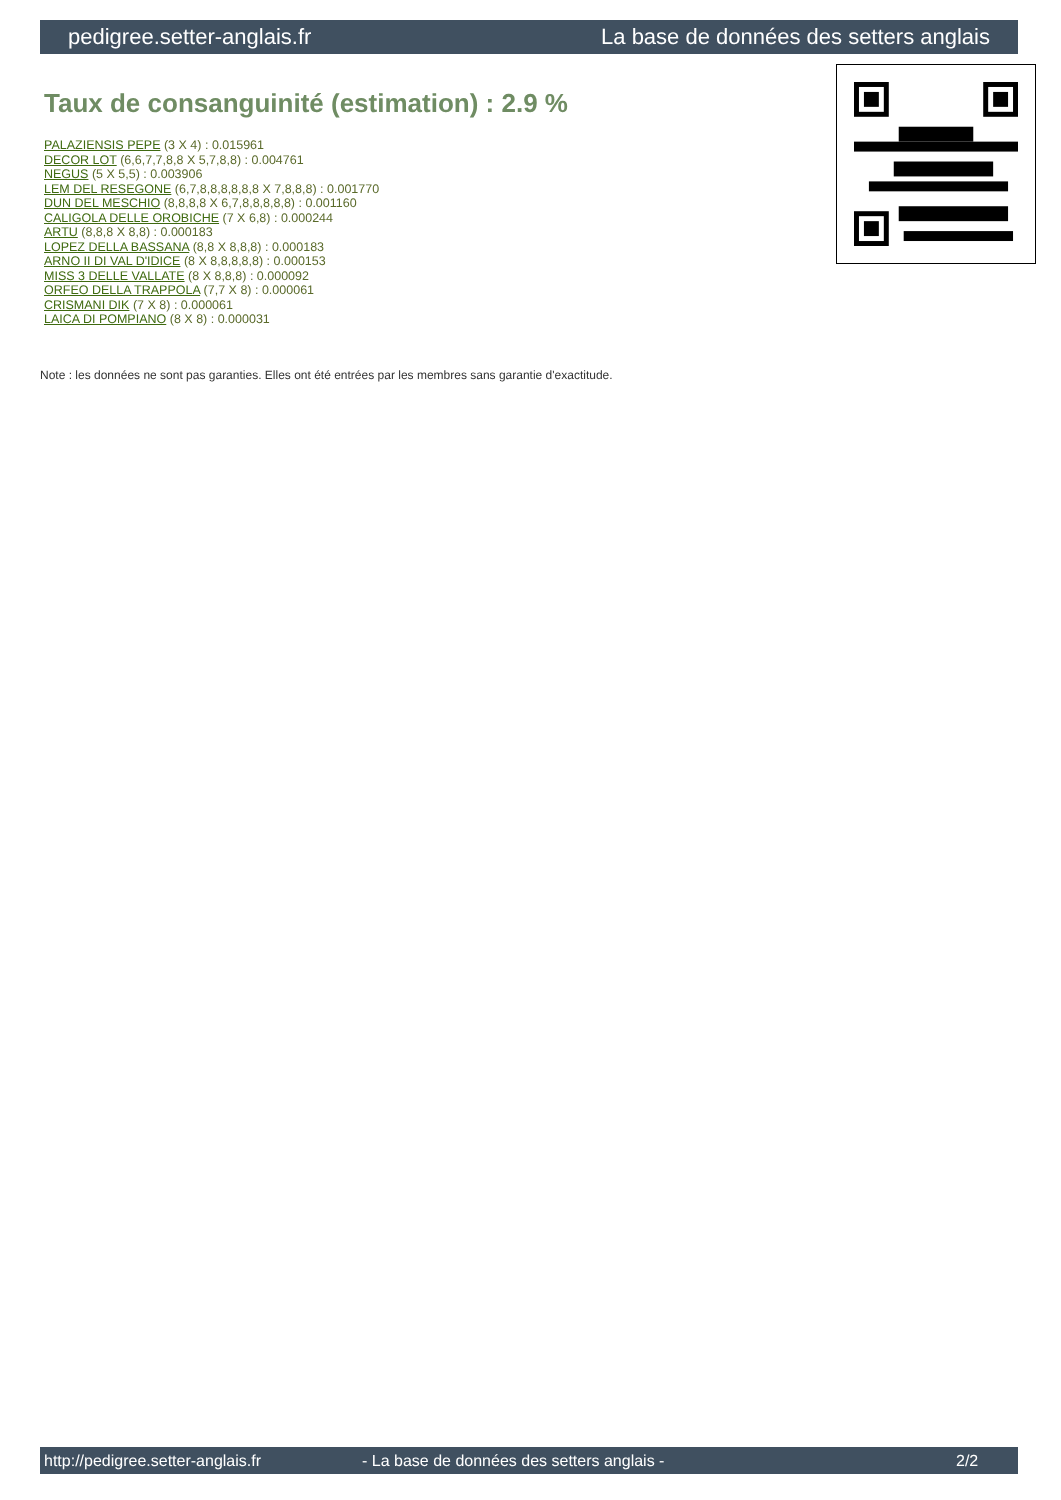pedigree.setter-anglais.fr La base de données des setters anglais
Taux de consanguinité (estimation) : 2.9 %
PALAZIENSIS PEPE (3 X 4) : 0.015961
DECOR LOT (6,6,7,7,8,8 X 5,7,8,8) : 0.004761
NEGUS (5 X 5,5) : 0.003906
LEM DEL RESEGONE (6,7,8,8,8,8,8,8 X 7,8,8,8) : 0.001770
DUN DEL MESCHIO (8,8,8,8 X 6,7,8,8,8,8,8) : 0.001160
CALIGOLA DELLE OROBICHE (7 X 6,8) : 0.000244
ARTU (8,8,8 X 8,8) : 0.000183
LOPEZ DELLA BASSANA (8,8 X 8,8,8) : 0.000183
ARNO II DI VAL D'IDICE (8 X 8,8,8,8,8) : 0.000153
MISS 3 DELLE VALLATE (8 X 8,8,8) : 0.000092
ORFEO DELLA TRAPPOLA (7,7 X 8) : 0.000061
CRISMANI DIK (7 X 8) : 0.000061
LAICA DI POMPIANO (8 X 8) : 0.000031
Note : les données ne sont pas garanties. Elles ont été entrées par les membres sans garantie d'exactitude.
http://pedigree.setter-anglais.fr - La base de données des setters anglais - 2/2